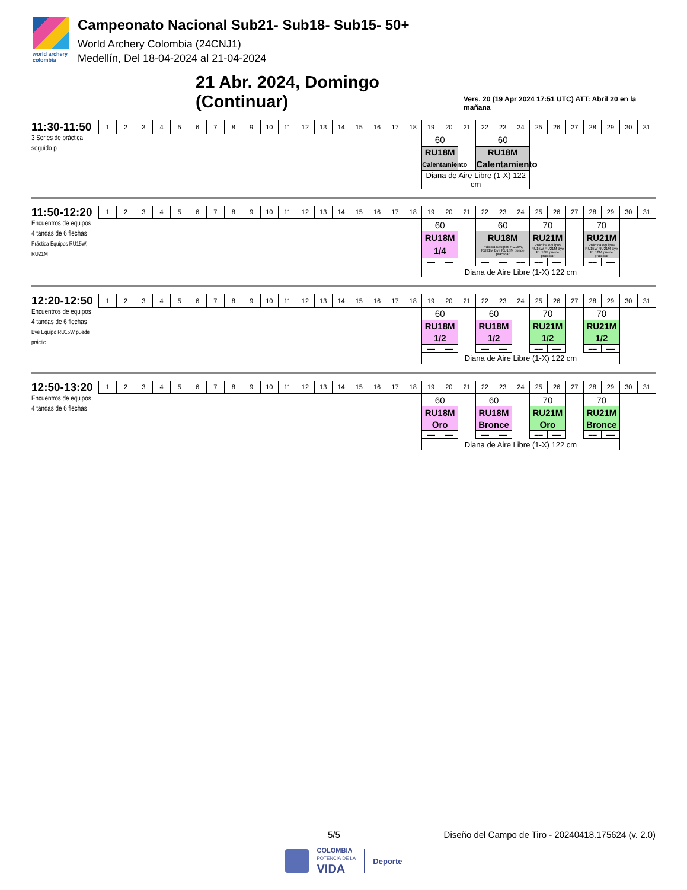world archery
colombia
Campeonato Nacional Sub21- Sub18- Sub15- 50+
World Archery Colombia (24CNJ1)
Medellín, Del 18-04-2024 al 21-04-2024
21 Abr. 2024, Domingo (Continuar) Vers. 20 (19 Apr 2024 17:51 UTC) ATT: Abril 20 en la mañana
| 11:30-11:50 | 1 | 2 | 3 | 4 | 5 | 6 | 7 | 8 | 9 | 10 | 11 | 12 | 13 | 14 | 15 | 16 | 17 | 18 | 19 | 20 | 21 | 22 | 23 | 24 | 25 | 26 | 27 | 28 | 29 | 30 | 31 |
| 3 Series de práctica seguido p | | | | | | | | | | | | | | | | | | | 60 | | | 60 | | | | | | | | | |
| | | | | | | | | | | | | | | | | | | | RU18M | | | RU18M | | | | | | | | | |
| | | | | | | | | | | | | | | | | | | | Calentamiento | | | Calentamiento | | | | | | | | | |
| | | | | | | | | | | | | | | | | | | | Diana de Aire Libre (1-X) 122 cm | | | | | | | | | | | | |
| 11:50-12:20 | 1 | 2 | 3 | 4 | 5 | 6 | 7 | 8 | 9 | 10 | 11 | 12 | 13 | 14 | 15 | 16 | 17 | 18 | 19 | 20 | 21 | 22 | 23 | 24 | 25 | 26 | 27 | 28 | 29 | 30 | 31 |
| Encuentros de equipos 4 tandas de 6 flechas Práctica Equipos RU15W, RU21M | | | | | | | | | | | | | | | | | | | 60 | | | 60 | | | 70 | | | 70 | | | |
| | | | | | | | | | | | | | | | | | | | RU18M | | | RU18M | | | RU21M | | | RU21M | | | |
| | | | | | | | | | | | | | | | | | | | 1/4 | | | Práctica Equipos RU15W, RU21M Bye RU18M puede practicar | | | Práctica equipos RU15W RU21M Bye RU18M puede practicar | | | Práctica equipos RU15W RU21M Bye RU18M puede practicar | | | |
| | | | | | | | | | | | | | | | | | | | ▬▬ | ▬▬ | | ▬▬ | ▬▬ | ▬▬ | ▬▬ | ▬▬ | | ▬▬ | ▬▬ | | |
| | | | | | | | | | | | | | | | | | | | Diana de Aire Libre (1-X) 122 cm | | | | | | | | | | | | |
| 12:20-12:50 | 1 | 2 | 3 | 4 | 5 | 6 | 7 | 8 | 9 | 10 | 11 | 12 | 13 | 14 | 15 | 16 | 17 | 18 | 19 | 20 | 21 | 22 | 23 | 24 | 25 | 26 | 27 | 28 | 29 | 30 | 31 |
| Encuentros de equipos 4 tandas de 6 flechas Bye Equipo RU15W puede práctic | | | | | | | | | | | | | | | | | | | 60 | | | 60 | | | 70 | | | 70 | | | |
| | | | | | | | | | | | | | | | | | | | RU18M | | | RU18M | | | RU21M | | | RU21M | | | |
| | | | | | | | | | | | | | | | | | | | 1/2 | | | 1/2 | | | 1/2 | | | 1/2 | | | |
| | | | | | | | | | | | | | | | | | | | ▬▬ | ▬▬ | | ▬▬ | ▬▬ | | ▬▬ | ▬▬ | | ▬▬ | ▬▬ | | |
| | | | | | | | | | | | | | | | | | | | Diana de Aire Libre (1-X) 122 cm | | | | | | | | | | | | |
| 12:50-13:20 | 1 | 2 | 3 | 4 | 5 | 6 | 7 | 8 | 9 | 10 | 11 | 12 | 13 | 14 | 15 | 16 | 17 | 18 | 19 | 20 | 21 | 22 | 23 | 24 | 25 | 26 | 27 | 28 | 29 | 30 | 31 |
| Encuentros de equipos 4 tandas de 6 flechas | | | | | | | | | | | | | | | | | | | 60 | | | 60 | | | 70 | | | 70 | | | |
| | | | | | | | | | | | | | | | | | | | RU18M | | | RU18M | | | RU21M | | | RU21M | | | |
| | | | | | | | | | | | | | | | | | | | Oro | | | Bronce | | | Oro | | | Bronce | | | |
| | | | | | | | | | | | | | | | | | | | ▬▬ | ▬▬ | | ▬▬ | ▬▬ | | ▬▬ | ▬▬ | | ▬▬ | ▬▬ | | |
| | | | | | | | | | | | | | | | | | | | Diana de Aire Libre (1-X) 122 cm | | | | | | | | | | | | |
5/5 Diseño del Campo de Tiro - 20240418.175624 (v. 2.0)
COLOMBIA
POTENCIA DE LA
VIDA
Deporte